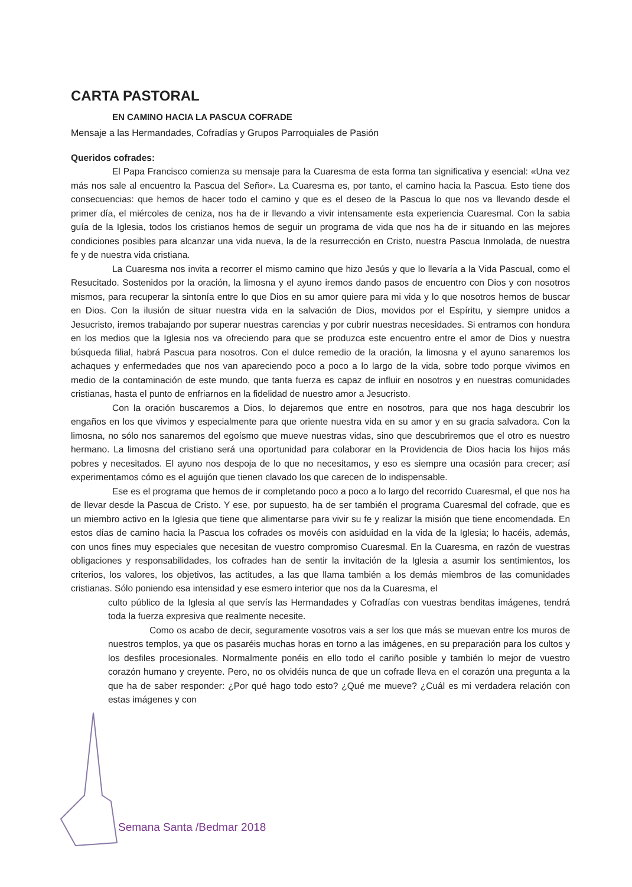CARTA PASTORAL
EN CAMINO HACIA LA PASCUA COFRADE
Mensaje a las Hermandades, Cofradías y Grupos Parroquiales de Pasión
Queridos cofrades:
El Papa Francisco comienza su mensaje para la Cuaresma de esta forma tan significativa y esencial: «Una vez más nos sale al encuentro la Pascua del Señor». La Cuaresma es, por tanto, el camino hacia la Pascua. Esto tiene dos consecuencias: que hemos de hacer todo el camino y que es el deseo de la Pascua lo que nos va llevando desde el primer día, el miércoles de ceniza, nos ha de ir llevando a vivir intensamente esta experiencia Cuaresmal. Con la sabia guía de la Iglesia, todos los cristianos hemos de seguir un programa de vida que nos ha de ir situando en las mejores condiciones posibles para alcanzar una vida nueva, la de la resurrección en Cristo, nuestra Pascua Inmolada, de nuestra fe y de nuestra vida cristiana.
La Cuaresma nos invita a recorrer el mismo camino que hizo Jesús y que lo llevaría a la Vida Pascual, como el Resucitado. Sostenidos por la oración, la limosna y el ayuno iremos dando pasos de encuentro con Dios y con nosotros mismos, para recuperar la sintonía entre lo que Dios en su amor quiere para mi vida y lo que nosotros hemos de buscar en Dios. Con la ilusión de situar nuestra vida en la salvación de Dios, movidos por el Espíritu, y siempre unidos a Jesucristo, iremos trabajando por superar nuestras carencias y por cubrir nuestras necesidades. Si entramos con hondura en los medios que la Iglesia nos va ofreciendo para que se produzca este encuentro entre el amor de Dios y nuestra búsqueda filial, habrá Pascua para nosotros. Con el dulce remedio de la oración, la limosna y el ayuno sanaremos los achaques y enfermedades que nos van apareciendo poco a poco a lo largo de la vida, sobre todo porque vivimos en medio de la contaminación de este mundo, que tanta fuerza es capaz de influir en nosotros y en nuestras comunidades cristianas, hasta el punto de enfriarnos en la fidelidad de nuestro amor a Jesucristo.
Con la oración buscaremos a Dios, lo dejaremos que entre en nosotros, para que nos haga descubrir los engaños en los que vivimos y especialmente para que oriente nuestra vida en su amor y en su gracia salvadora. Con la limosna, no sólo nos sanaremos del egoísmo que mueve nuestras vidas, sino que descubriremos que el otro es nuestro hermano. La limosna del cristiano será una oportunidad para colaborar en la Providencia de Dios hacia los hijos más pobres y necesitados. El ayuno nos despoja de lo que no necesitamos, y eso es siempre una ocasión para crecer; así experimentamos cómo es el aguijón que tienen clavado los que carecen de lo indispensable.
Ese es el programa que hemos de ir completando poco a poco a lo largo del recorrido Cuaresmal, el que nos ha de llevar desde la Pascua de Cristo. Y ese, por supuesto, ha de ser también el programa Cuaresmal del cofrade, que es un miembro activo en la Iglesia que tiene que alimentarse para vivir su fe y realizar la misión que tiene encomendada. En estos días de camino hacia la Pascua los cofrades os movéis con asiduidad en la vida de la Iglesia; lo hacéis, además, con unos fines muy especiales que necesitan de vuestro compromiso Cuaresmal. En la Cuaresma, en razón de vuestras obligaciones y responsabilidades, los cofrades han de sentir la invitación de la Iglesia a asumir los sentimientos, los criterios, los valores, los objetivos, las actitudes, a las que llama también a los demás miembros de las comunidades cristianas. Sólo poniendo esa intensidad y ese esmero interior que nos da la Cuaresma, el
culto público de la Iglesia al que servís las Hermandades y Cofradías con vuestras benditas imágenes, tendrá toda la fuerza expresiva que realmente necesite.
Como os acabo de decir, seguramente vosotros vais a ser los que más se muevan entre los muros de nuestros templos, ya que os pasaréis muchas horas en torno a las imágenes, en su preparación para los cultos y los desfiles procesionales. Normalmente ponéis en ello todo el cariño posible y también lo mejor de vuestro corazón humano y creyente. Pero, no os olvidéis nunca de que un cofrade lleva en el corazón una pregunta a la que ha de saber responder: ¿Por qué hago todo esto? ¿Qué me mueve? ¿Cuál es mi verdadera relación con estas imágenes y con
Semana Santa /Bedmar 2018